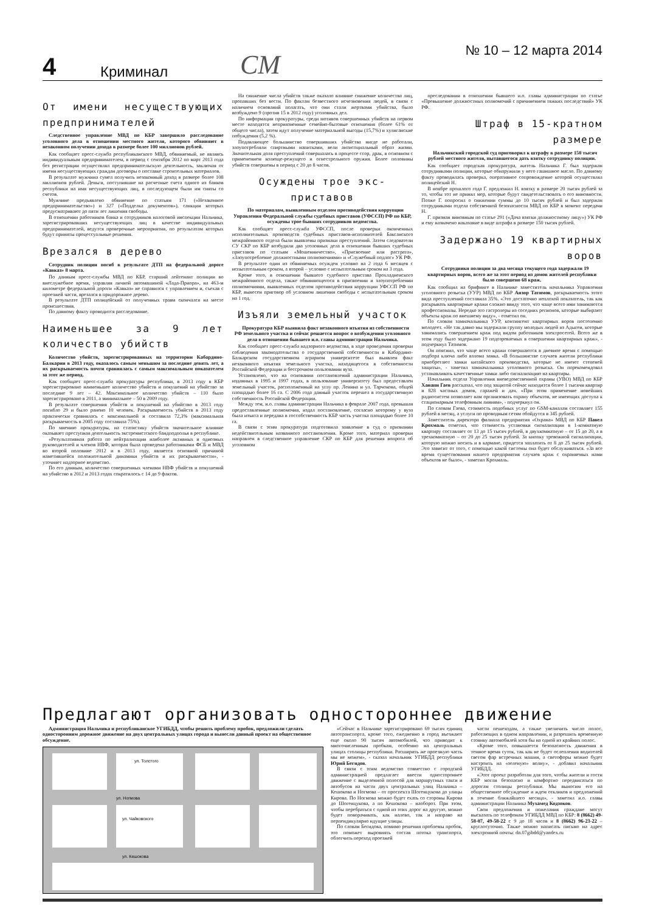4
Криминал
СМ
№ 10 – 12 марта 2014
От имени несуществующих предпринимателей
Следственное управление МВД по КБР завершило расследование уголовного дела в отношении местного жителя, которого обвиняют в незаконном получении дохода в размере более 100 миллионов рублей.
Как сообщает пресс-служба республиканского МВД, обвиняемый, не являясь индивидуальным предпринимателем, в период с сентября 2012 по март 2013 года без регистрации осуществлял предпринимательскую деятельность, заключая от имени несуществующих граждан договоры о поставке строительных материалов.
В результате мужчина сумел получить незаконный доход в размере более 108 миллионов рублей. Деньги, поступившие на расчетные счета одного из банков республики на имя несуществующих лиц, в последующем были им сняты со счетов.
Мужчине предъявлено обвинение по статьям 171 («Незаконное предпринимательство») и 327 («Подделка документов»), санкции которых предусматривают до пяти лет лишения свободы.
В отношении работников банка и сотрудников налоговой инспекции Нальчика, зарегистрировавших несуществующих лиц в качестве индивидуальных предпринимателей, ведутся проверочные мероприятия, по результатам которых будут приняты процессуальные решения.
Врезался в дерево
Сотрудник полиции погиб в результате ДТП на федеральной дороге «Кавказ» 8 марта.
По данным пресс-службы МВД по КБР, старший лейтенант полиции во внеслужебное время, управляя личной автомашиной «Лада-Приора», на 463-м километре федеральной дороги «Кавказ» не справился с управлением и, съехав с проезжей части, врезался в придорожное дерево.
В результате ДТП полицейский от полученных травм скончался на месте происшествия.
По данному факту проводится расследование.
Наименьшее за 9 лет количество убийств
Количество убийств, зарегистрированных на территории Кабардино-Балкарии в 2013 году, оказалось самым меньшим за последние девять лет, а их раскрываемость почти сравнялась с самым максимальным показателем за этот же период.
Как сообщает пресс-служба прокуратуры республики, в 2013 году в КБР зарегистрировано наименьшее количество убийств и покушений на убийство за последние 9 лет – 42. Максимальное количество убийств – 110 было зарегистрировано в 2011, а минимальное – 50 в 2009 году.
В результате совершения убийств и покушений на убийство в 2013 году погибло 29 и было ранено 10 человек. Раскрываемость убийств в 2013 году практически сравнялась с максимальной и составила 72,3% (максимальная раскрываемость в 2005 году составила 75%).
По мнению прокуратуры, на статистику убийств значительное влияние оказывает преступная деятельность экстремистского бандподполья в республике.
«Результативная работа по нейтрализации наиболее активных и одиозных руководителей и членов НВФ, которая была проведена работниками ФСБ и МВД во второй половине 2012 и в 2013 году, является основной причиной наметившейся положительной динамики убийств и их раскрываемости», - уточняет надзорное ведомство.
По его данным, количество совершенных членами НВФ убийств и покушений на убийство в 2012 и 2013 годах сократилось с 14 до 9 фактов.
На снижение числа убийств также оказало влияние снижение количества лиц, пропавших без вести. По фактам безвестного исчезновения людей, в связи с наличием оснований полагать, что они стали жертвами убийства, было возбуждено 9 (против 15 в 2012 году) уголовных дел.
По информации прокуратуры, среди мотивов совершенных убийств на первом месте находятся неприязненные семейно-бытовые отношения (более 61% от общего числа), затем идут получение материальной выгоды (15,7%) и хулиганские побуждения (5,2 %).
Подавляющее большинство совершивших убийства нигде не работали, злоупотребляли спиртными напитками, вели антисоциальный образ жизни. Значительная доля преступлений совершалась в процессе ссор, драк, в основном с применением колюще-режущего и огнестрельного оружия. Более половины убийств совершены в период с 20 до 8 часов.
Осуждены трое экс-приставов
По материалам, выявленным отделом противодействия коррупции Управления Федеральной службы судебных приставов (УФССП) РФ по КБР, осуждены трое бывших сотрудников ведомства.
Как сообщает пресс-служба УФССП, после проверки оконченных исполнительных производств судебных приставов-исполнителей Баксанского межрайонного отдела были выявлены признаки преступлений. Затем следователи СУ СКР по КБР возбудили два уголовных дела в отношении бывших судебных приставов по статьям «Мошенничество», «Присвоение или растрата», «Злоупотребление должностными полномочиями» и «Служебный подлог» УК РФ.
В результате один из обвиняемых осужден условно на 2 года 6 месяцев с испытательным сроком, а второй – условно с испытательным сроком на 3 года.
Кроме того, в отношении бывшего судебного пристава Прохладненского межрайонного отдела, также обвиняющегося в присвоении и злоупотреблении полномочиями, выявленных отделом противодействия коррупции УФССП РФ по КБР, вынесен приговор об условном лишении свободы с испытательным сроком на 1 год.
Изъяли земельный участок
Прокуратура КБР выявила факт незаконного изъятия из собственности РФ земельного участка и сейчас решается вопрос о возбуждении уголовного дела в отношении бывшего и.о. главы администрации Нальчика.
Как сообщает пресс-служба надзорного ведомства, в ходе проведения проверки соблюдения законодательства о государственной собственности в Кабардино-Балкарском государственном аграрном университете был выявлен факт незаконного изъятия земельного участка, находящегося в собственности Российской Федерации и бессрочном пользовании вуза.
Установлено, что на основании постановлений администрации Нальчика, изданных в 1995 и 1997 годах, в пользование университету был предоставлен земельный участок, расположенный на углу пр. Ленина и ул. Тарчокова, общей площадью более 16 га. С 2006 года данный участок перешел в государственную собственность Российской Федерации.
Между тем, и.о. главы администрации Нальчика в феврале 2007 года, превышая предоставленные полномочия, издал постановление, согласно которому у вуза была изъята и передана в госсобственность КБР часть участка площадью более 10 га.
В связи с этим прокуратура подготовила заявление в суд о признании недействительным названного постановления. Кроме того, материал проверки направлен в следственное управление СКР по КБР для решения вопроса об уголовном
преследовании в отношении бывшего и.о. главы администрации по статье «Превышение должностных полномочий с причинением тяжких последствий» УК РФ.
Штраф в 15-кратном размере
Нальчикский городской суд приговорил к штрафу в размере 150 тысяч рублей местного жителя, пытавшегося дать взятку сотруднику полиции.
Как сообщает городская прокуратура, житель Нальчика Г. был задержан сотрудниками полиции, которые обнаружили у него гашишное масло. По данному факту проводилась проверка, оперативное сопровождение которой осуществлял полицейский Н.
В ноябре прошлого года Г. предложил Н. взятку в размере 20 тысяч рублей за то, чтобы тот не принял мер, которые будут свидетельствовать о его виновности. Позже Г. попросил о снижении суммы до 10 тысяч рублей и был задержан сотрудниками отдела собственной безопасности МВД по КБР в момент передачи Н.
Г. признан виновным по статье 291 («Дача взятки должностному лицу») УК РФ и ему назначено наказание в виде штрафа в размере 150 тысяч рублей.
Задержано 19 квартирных воров
Сотрудники полиции за два месяца текущего года задержали 19 квартирных воров, всего же за этот период из домов жителей республики было совершено 68 краж.
Как сообщил на брифинге в Нальчике заместитель начальника Управления уголовного розыска (УУР) МВД по КБР Анзор Татимов, раскрываемость этого вида преступлений составила 35%. «Это достаточно неплохой показатель, так как раскрывать квартирные кражи сложно ввиду того, что чаще всего ими занимаются профессионалы. Нередко это гастролеры из соседних регионов, которые выбирают объекты краж по внешнему виду», - отметил он.
По словам замначальника УУР, контингент квартирных воров постепенно молодеет. «Не так давно мы задержали группу молодых людей из Адыгеи, которые занимались совершением краж под видом работников электросетей. Всего же в этом году было задержано 19 подозреваемых в совершении квартирных краж», - подчеркнул Татимов.
Он пояснил, что чаще всего кражи совершаются в дневное время с помощью подбора ключа либо взлома замка. «В большинстве случаев жители республики приобретают замки китайского производства, которые не имеют степеней защиты», - заметил замначальника уголовного розыска. Он порекомендовал устанавливать качественные замки либо сигнализацию на квартиры.
Начальник отдела Управления вневедомственной охраны (УВО) МВД по КБР Ханапи Гаев рассказал, что под защитой сейчас находится более 1 тысячи квартир и 828 частных домов, гаражей и дач. «При этом применение новейших радиосистем позволяет нам организовать охрану объектов, не имеющих доступа к стационарным телефонным линиям», - подчеркнул он.
По словам Гаева, стоимость подобных услуг по GSM-каналам составляет 155 рублей в месяц, а услуги по проводным сетям обойдутся в 345 рублей.
Заместитель директора филиала предприятия «Охрана» МВД по КБР Павел Крохмаль отметил, что стоимость установки сигнализации в 1-комнатную квартиру составляет от 13 до 15 тысяч рублей, в двухкомнатную – от 15 до 20, а в трехкомнатную – от 20 до 25 тысяч рублей. За кнопку тревожной сигнализации, которую можно носить и в кармане, придется заплатить от 8 до 25 тысяч рублей. Это зависит от того, с помощью какой системы она будет обслуживаться. «За все время существования нашего предприятия случаев краж с охраняемых нами объектов не было», - заметил Крохмаль.
Предлагают организовать одностороннее движение
Администрация Нальчика и республиканское УГИБДД, чтобы решить проблему пробок, предложили сделать односторонним дорожное движение на двух центральных улицах города и вынесли данный проект на общественное обсуждение.
ул. Толстого
ул. Ногмова
ул. Чайковского
ул. Кешокова
«Сейчас в Нальчике зарегистрировано 69 тысяч единиц автотранспорта, кроме того, ежедневно в город въезжают еще около 90 тысяч автомобилей, что приводит к многочисленным пробкам, особенно на центральных улицах столицы республики. Расширить же проезжую часть мы не можем», - сказал начальник УГИБДД республики Юрий Бегидов.
В связи с этим ведомство совместно с городской администрацией предлагает ввести одностороннее движение с выделенной полосой для маршрутных такси и автобусов на части двух центральных улиц Нальчика – Кешокова и Ногмова – от проспекта Шогенцукова до улицы Кирова. По Ногмова можно будет ехать со стороны Кирова до Шогенцукова, а по Кешокова – наоборот. При этом, чтобы перебраться с одной из этих дорог на другую, можно будет поворачивать, как налево, так и направо на перпендикулярно идущие улицы.
По словам Бегидова, помимо решения проблемы пробок, это поможет выровнять состав потока транспорта, облегчить переход проезжей
части пешеходам, а также увеличить число полос, работающих в одном направлении, и разрешить временную стоянку автомобилей хотя бы на одной из крайних полос.
«Кроме того, повышается безопасность движения в темное время суток, так как не будет ослепления водителей светом фар встречных машин, а светофоры можно будет настроить на «зеленую» волну», - добавил начальник УГИБДД.
«Этот проект разработан для того, чтобы жители и гости КБР могли безопасно и комфортно передвигаться по дорогам столицы республики. Мы выносим его на общественное обсуждение и ждем откликов и предложений в течение ближайшего месяца», - заметил и.о. главы администрации Нальчика Мухамед Кодзоков.
Свои предложения и пожелания граждане могут высказать по телефонам УГИБДД МВД по КБР: 8 (8662) 49-58-07, 49-58-22 с 9 до 18 часов и 8 (8662) 96-23-22 – круглосуточно. Также можно написать письмо на адрес электронной почты: dn.07gibdd@yandex.ru